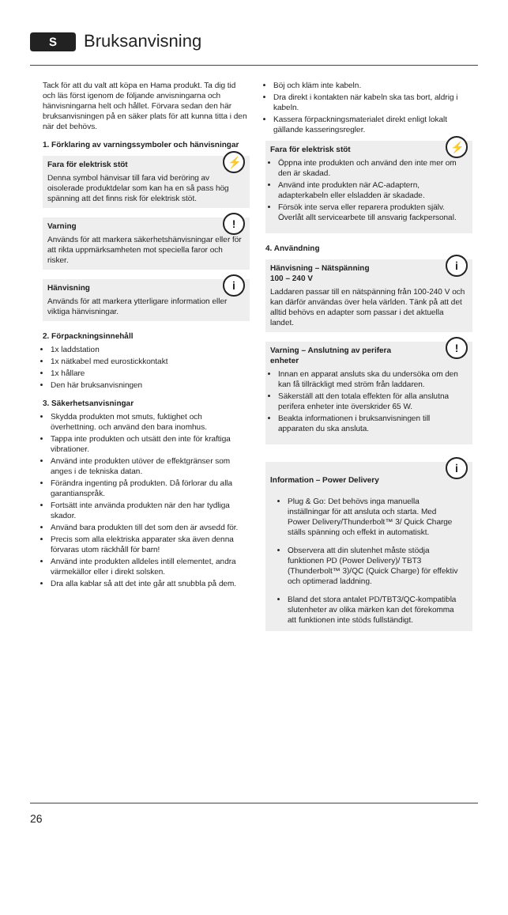S
Bruksanvisning
Tack för att du valt att köpa en Hama produkt. Ta dig tid och läs först igenom de följande anvisningarna och hänvisningarna helt och hållet. Förvara sedan den här bruksanvisningen på en säker plats för att kunna titta i den när det behövs.
1. Förklaring av varningssymboler och hänvisningar
⚡ Fara för elektrisk stöt
Denna symbol hänvisar till fara vid beröring av oisolerade produktdelar som kan ha en så pass hög spänning att det finns risk för elektrisk stöt.
! Varning
Används för att markera säkerhetshänvisningar eller för att rikta uppmärksamheten mot speciella faror och risker.
i Hänvisning
Används för att markera ytterligare information eller viktiga hänvisningar.
2. Förpackningsinnehåll
1x laddstation
1x nätkabel med eurostickkontakt
1x hållare
Den här bruksanvisningen
3. Säkerhetsanvisningar
Skydda produkten mot smuts, fuktighet och överhettning. och använd den bara inomhus.
Tappa inte produkten och utsätt den inte för kraftiga vibrationer.
Använd inte produkten utöver de effektgränser som anges i de tekniska datan.
Förändra ingenting på produkten. Då förlorar du alla garantianspråk.
Fortsätt inte använda produkten när den har tydliga skador.
Använd bara produkten till det som den är avsedd för.
Precis som alla elektriska apparater ska även denna förvaras utom räckhåll för barn!
Använd inte produkten alldeles intill elementet, andra värmekällor eller i direkt solsken.
Dra alla kablar så att det inte går att snubbla på dem.
Böj och kläm inte kabeln.
Dra direkt i kontakten när kabeln ska tas bort, aldrig i kabeln.
Kassera förpackningsmaterialet direkt enligt lokalt gällande kasseringsregler.
⚡ Fara för elektrisk stöt
Öppna inte produkten och använd den inte mer om den är skadad.
Använd inte produkten när AC-adaptern, adapterkabeln eller elsladden är skadade.
Försök inte serva eller reparera produkten själv. Överlåt allt servicearbete till ansvarig fackpersonal.
4. Användning
i Hänvisning – Nätspänning
100 – 240 V
Laddaren passar till en nätspänning från 100-240 V och kan därför användas över hela världen. Tänk på att det alltid behövs en adapter som passar i det aktuella landet.
! Varning – Anslutning av perifera
enheter
Innan en apparat ansluts ska du undersöka om den kan få tillräckligt med ström från laddaren.
Säkerställ att den totala effekten för alla anslutna perifera enheter inte överskrider 65 W.
Beakta informationen i bruksanvisningen till apparaten du ska ansluta.
i
Information – Power Delivery
Plug & Go: Det behövs inga manuella inställningar för att ansluta och starta. Med Power Delivery/Thunderbolt™ 3/ Quick Charge ställs spänning och effekt in automatiskt.
Observera att din slutenhet måste stödja funktionen PD (Power Delivery)/ TBT3 (Thunderbolt™ 3)/QC (Quick Charge) för effektiv och optimerad laddning.
Bland det stora antalet PD/TBT3/QC-kompatibla slutenheter av olika märken kan det förekomma att funktionen inte stöds fullständigt.
26